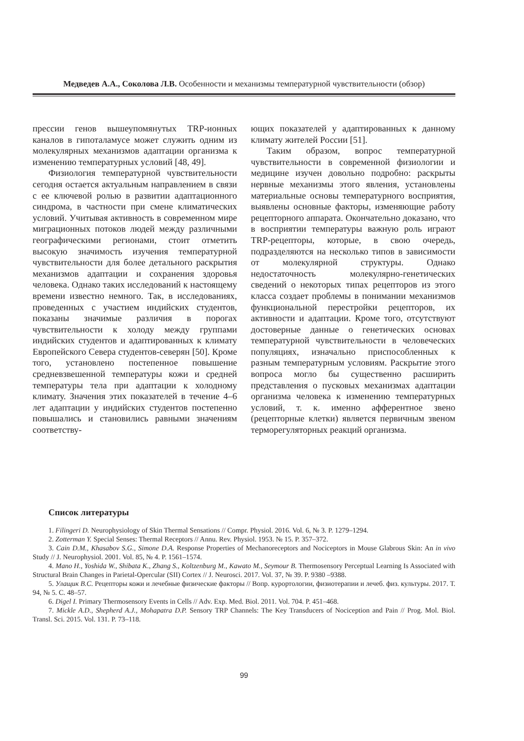Медведев А.А., Соколова Л.В. Особенности и механизмы температурной чувствительности (обзор)
прессии генов вышеупомянутых TRP-ионных каналов в гипоталамусе может служить одним из молекулярных механизмов адаптации организма к изменению температурных условий [48, 49].
Физиология температурной чувствительности сегодня остается актуальным направлением в связи с ее ключевой ролью в развитии адаптационного синдрома, в частности при смене климатических условий. Учитывая активность в современном мире миграционных потоков людей между различными географическими регионами, стоит отметить высокую значимость изучения температурной чувствительности для более детального раскрытия механизмов адаптации и сохранения здоровья человека. Однако таких исследований к настоящему времени известно немного. Так, в исследованиях, проведенных с участием индийских студентов, показаны значимые различия в порогах чувствительности к холоду между группами индийских студентов и адаптированных к климату Европейского Севера студентов-северян [50]. Кроме того, установлено постепенное повышение средневзвешенной температуры кожи и средней температуры тела при адаптации к холодному климату. Значения этих показателей в течение 4–6 лет адаптации у индийских студентов постепенно повышались и становились равными значениям соответству-
ющих показателей у адаптированных к данному климату жителей России [51].
Таким образом, вопрос температурной чувствительности в современной физиологии и медицине изучен довольно подробно: раскрыты нервные механизмы этого явления, установлены материальные основы температурного восприятия, выявлены основные факторы, изменяющие работу рецепторного аппарата. Окончательно доказано, что в восприятии температуры важную роль играют TRP-рецепторы, которые, в свою очередь, подразделяются на несколько типов в зависимости от молекулярной структуры. Однако недостаточность молекулярно-генетических сведений о некоторых типах рецепторов из этого класса создает проблемы в понимании механизмов функциональной перестройки рецепторов, их активности и адаптации. Кроме того, отсутствуют достоверные данные о генетических основах температурной чувствительности в человеческих популяциях, изначально приспособленных к разным температурным условиям. Раскрытие этого вопроса могло бы существенно расширить представления о пусковых механизмах адаптации организма человека к изменению температурных условий, т. к. именно афферентное звено (рецепторные клетки) является первичным звеном терморегуляторных реакций организма.
Список литературы
1. Filingeri D. Neurophysiology of Skin Thermal Sensations // Compr. Physiol. 2016. Vol. 6, № 3. P. 1279–1294.
2. Zotterman Y. Special Senses: Thermal Receptors // Annu. Rev. Physiol. 1953. № 15. P. 357–372.
3. Cain D.M., Khasabov S.G., Simone D.A. Response Properties of Mechanoreceptors and Nociceptors in Mouse Glabrous Skin: An in vivo Study // J. Neurophysiol. 2001. Vol. 85, № 4. P. 1561–1574.
4. Mano H., Yoshida W., Shibata K., Zhang S., Koltzenburg M., Kawato M., Seymour B. Thermosensory Perceptual Learning Is Associated with Structural Brain Changes in Parietal-Opercular (SII) Cortex // J. Neurosci. 2017. Vol. 37, № 39. P. 9380 –9388.
5. Улащик В.С. Рецепторы кожи и лечебные физические факторы // Вопр. курортологии, физиотерапии и лечеб. физ. культуры. 2017. Т. 94, № 5. С. 48–57.
6. Digel I. Primary Thermosensory Events in Cells // Adv. Exp. Med. Biol. 2011. Vol. 704. P. 451–468.
7. Mickle A.D., Shepherd A.J., Mohapatra D.P. Sensory TRP Channels: The Key Transducers of Nociception and Pain // Prog. Mol. Biol. Transl. Sci. 2015. Vol. 131. P. 73–118.
99